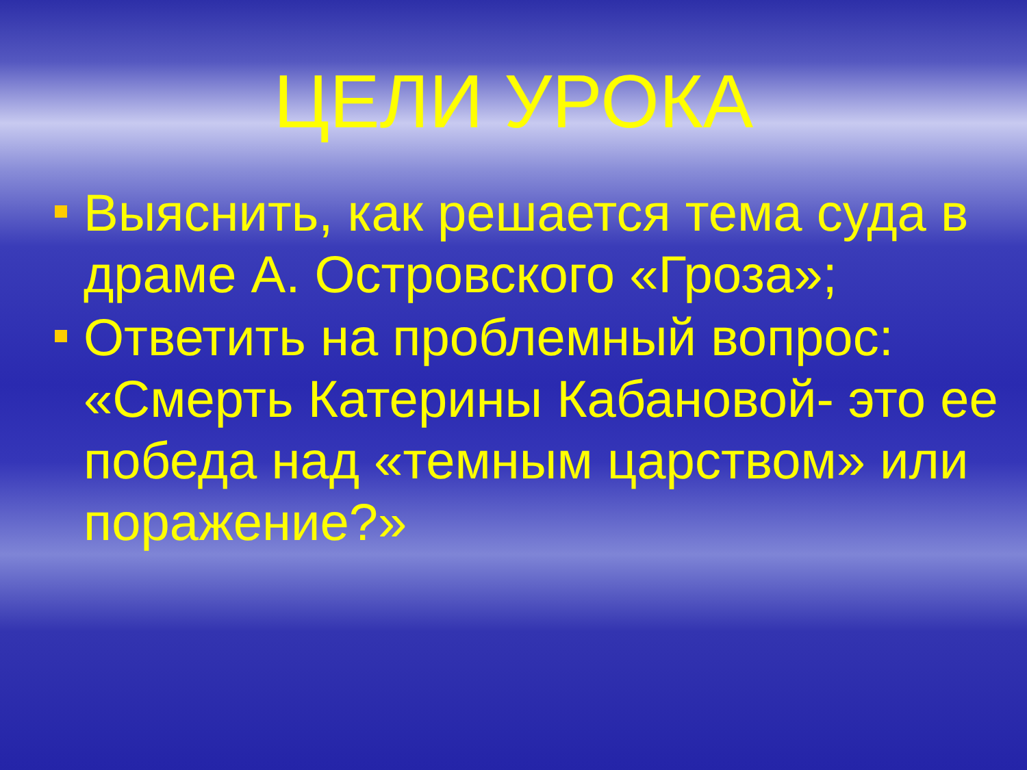ЦЕЛИ УРОКА
Выяснить, как решается тема суда в драме А. Островского «Гроза»;
Ответить на проблемный вопрос: «Смерть Катерины Кабановой- это ее победа над «темным царством» или поражение?»